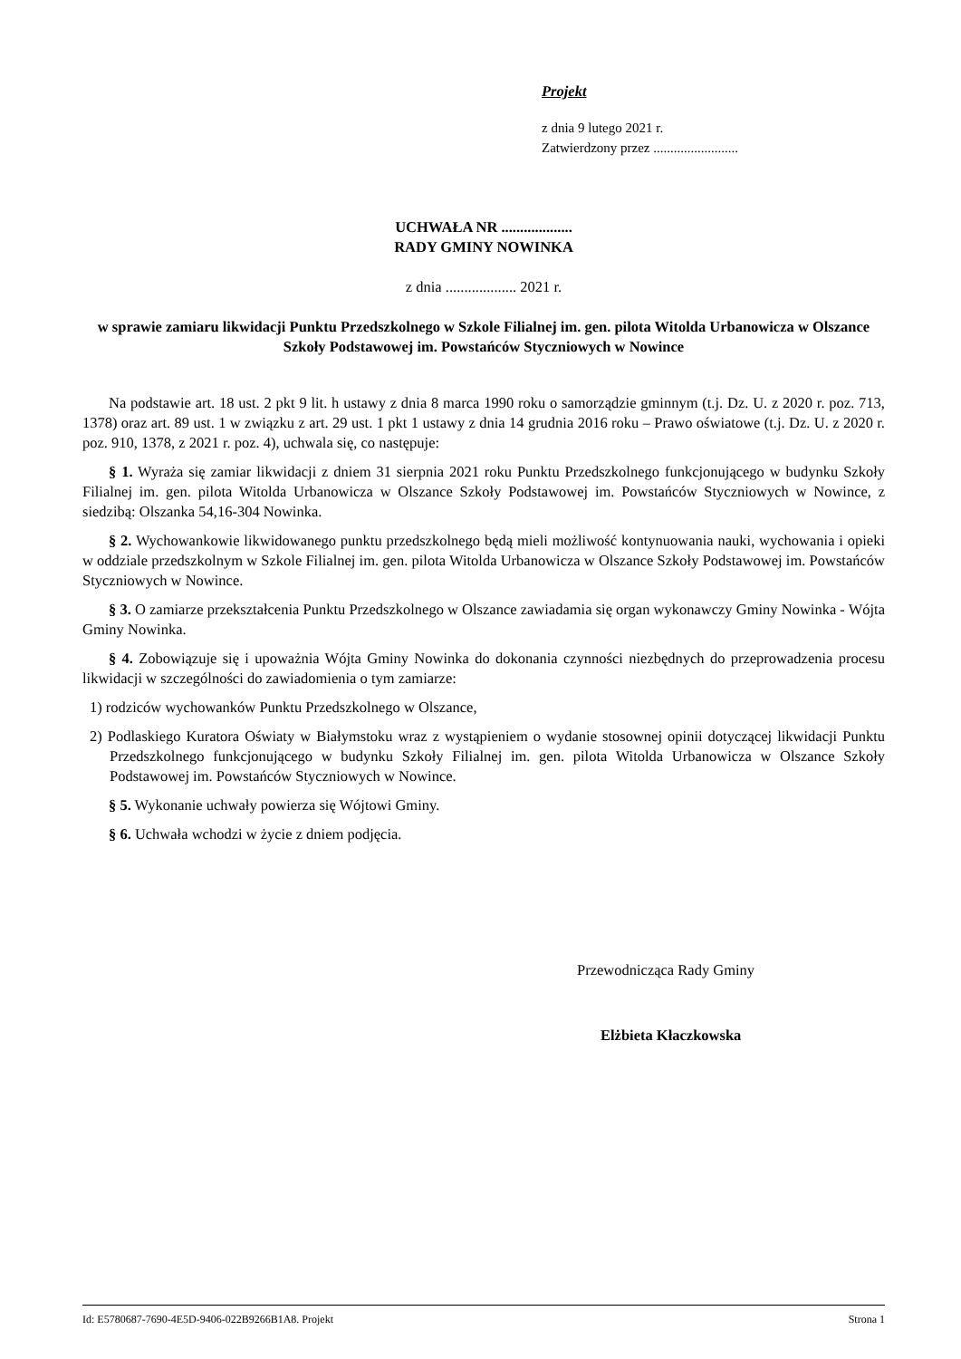Projekt
z dnia 9 lutego 2021 r.
Zatwierdzony przez .........................
UCHWAŁA NR ...................
RADY GMINY NOWINKA
z dnia ................... 2021 r.
w sprawie zamiaru likwidacji Punktu Przedszkolnego w Szkole Filialnej im. gen. pilota Witolda Urbanowicza w Olszance Szkoły Podstawowej im. Powstańców Styczniowych w Nowince
Na podstawie art. 18 ust. 2 pkt 9 lit. h ustawy z dnia 8 marca 1990 roku o samorządzie gminnym (t.j. Dz. U. z 2020 r. poz. 713, 1378) oraz art. 89 ust. 1 w związku z art. 29 ust. 1 pkt 1 ustawy z dnia 14 grudnia 2016 roku – Prawo oświatowe (t.j. Dz. U. z 2020 r. poz. 910, 1378, z 2021 r. poz. 4), uchwala się, co następuje:
§ 1. Wyraża się zamiar likwidacji z dniem 31 sierpnia 2021 roku Punktu Przedszkolnego funkcjonującego w budynku Szkoły Filialnej im. gen. pilota Witolda Urbanowicza w Olszance Szkoły Podstawowej im. Powstańców Styczniowych w Nowince, z siedzibą: Olszanka 54,16-304 Nowinka.
§ 2. Wychowankowie likwidowanego punktu przedszkolnego będą mieli możliwość kontynuowania nauki, wychowania i opieki w oddziale przedszkolnym w Szkole Filialnej im. gen. pilota Witolda Urbanowicza w Olszance Szkoły Podstawowej im. Powstańców Styczniowych w Nowince.
§ 3. O zamiarze przekształcenia Punktu Przedszkolnego w Olszance zawiadamia się organ wykonawczy Gminy Nowinka - Wójta Gminy Nowinka.
§ 4. Zobowiązuje się i upoważnia Wójta Gminy Nowinka do dokonania czynności niezbędnych do przeprowadzenia procesu likwidacji w szczególności do zawiadomienia o tym zamiarze:
1) rodziców wychowanków Punktu Przedszkolnego w Olszance,
2) Podlaskiego Kuratora Oświaty w Białymstoku wraz z wystąpieniem o wydanie stosownej opinii dotyczącej likwidacji Punktu Przedszkolnego funkcjonującego w budynku Szkoły Filialnej im. gen. pilota Witolda Urbanowicza w Olszance Szkoły Podstawowej im. Powstańców Styczniowych w Nowince.
§ 5. Wykonanie uchwały powierza się Wójtowi Gminy.
§ 6. Uchwała wchodzi w życie z dniem podjęcia.
Przewodnicząca Rady Gminy
Elżbieta Kłaczkowska
Id: E5780687-7690-4E5D-9406-022B9266B1A8. Projekt Strona 1